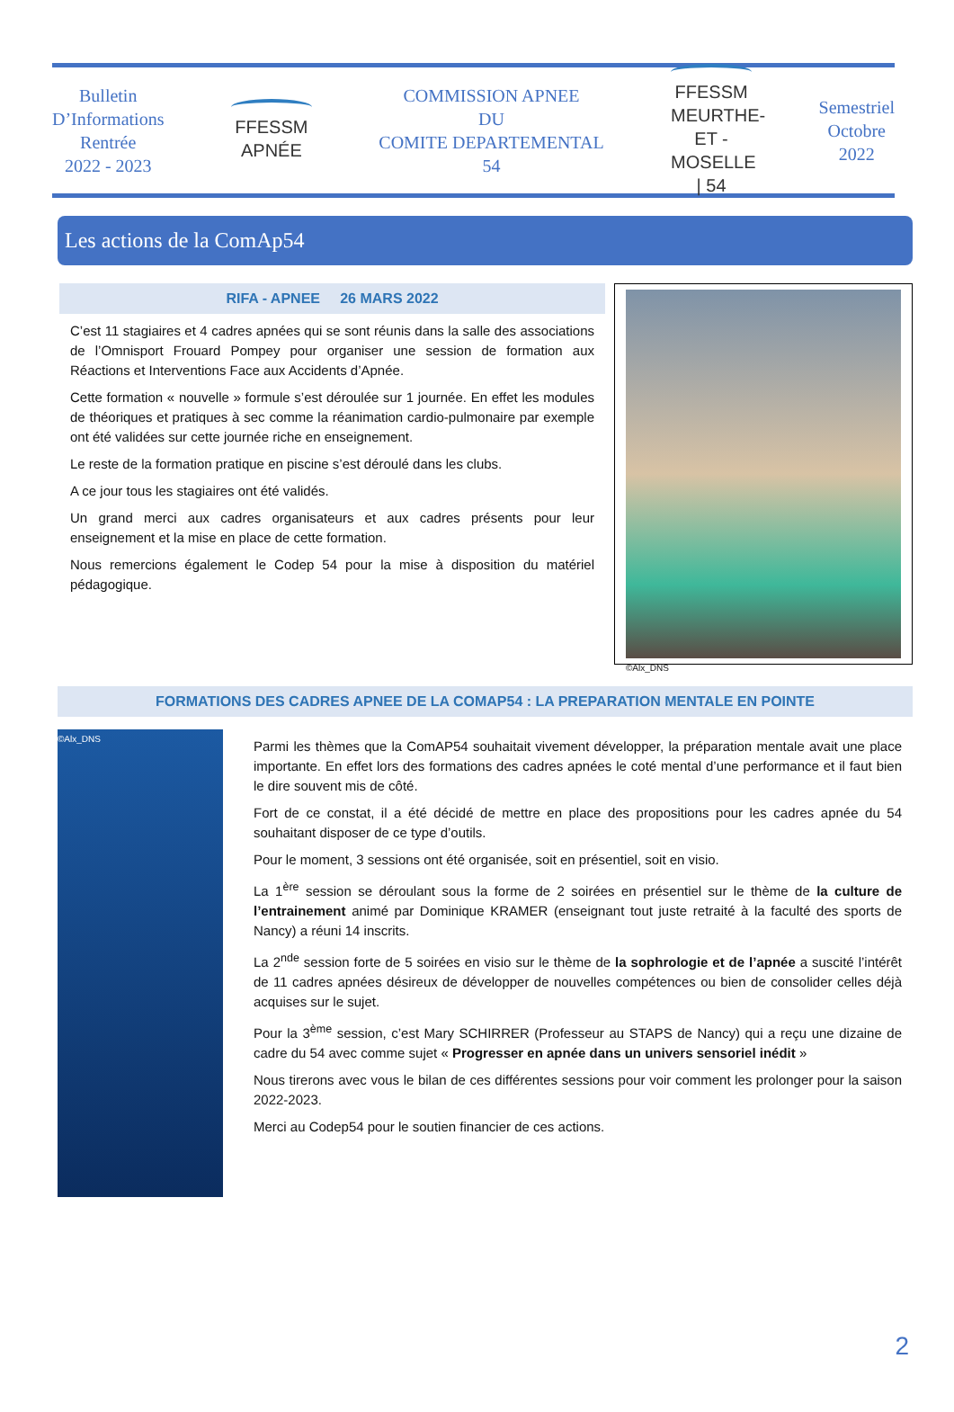Bulletin
D’Informations
Rentrée
2022 - 2023
FFESSM
APNÉE
COMMISSION APNEE
DU
COMITE DEPARTEMENTAL
54
FFESSM
MEURTHE-ET -MOSELLE | 54
Semestriel
Octobre
2022
Les actions de la ComAp54
RIFA - APNEE 26 MARS 2022
C’est 11 stagiaires et 4 cadres apnées qui se sont réunis dans la salle des associations de l’Omnisport Frouard Pompey pour organiser une session de formation aux Réactions et Interventions Face aux Accidents d’Apnée.
Cette formation « nouvelle » formule s’est déroulée sur 1 journée. En effet les modules de théoriques et pratiques à sec comme la réanimation cardio-pulmonaire par exemple ont été validées sur cette journée riche en enseignement.
Le reste de la formation pratique en piscine s’est déroulé dans les clubs.
A ce jour tous les stagiaires ont été validés.
Un grand merci aux cadres organisateurs et aux cadres présents pour leur enseignement et la mise en place de cette formation.
Nous remercions également le Codep 54 pour la mise à disposition du matériel pédagogique.
©Alx_DNS
FORMATIONS DES CADRES APNEE DE LA COMAP54 : LA PREPARATION MENTALE EN POINTE
©Alx_DNS
Parmi les thèmes que la ComAP54 souhaitait vivement développer, la préparation mentale avait une place importante. En effet lors des formations des cadres apnées le coté mental d’une performance et il faut bien le dire souvent mis de côté.
Fort de ce constat, il a été décidé de mettre en place des propositions pour les cadres apnée du 54 souhaitant disposer de ce type d’outils.
Pour le moment, 3 sessions ont été organisée, soit en présentiel, soit en visio.
La 1<sup>ère</sup> session se déroulant sous la forme de 2 soirées en présentiel sur le thème de la culture de l’entrainement animé par Dominique KRAMER (enseignant tout juste retraité à la faculté des sports de Nancy) a réuni 14 inscrits.
La 2<sup>nde</sup> session forte de 5 soirées en visio sur le thème de la sophrologie et de l’apnée a suscité l’intérêt de 11 cadres apnées désireux de développer de nouvelles compétences ou bien de consolider celles déjà acquises sur le sujet.
Pour la 3<sup>ème</sup> session, c’est Mary SCHIRRER (Professeur au STAPS de Nancy) qui a reçu une dizaine de cadre du 54 avec comme sujet « Progresser en apnée dans un univers sensoriel inédit »
Nous tirerons avec vous le bilan de ces différentes sessions pour voir comment les prolonger pour la saison 2022-2023.
Merci au Codep54 pour le soutien financier de ces actions.
2